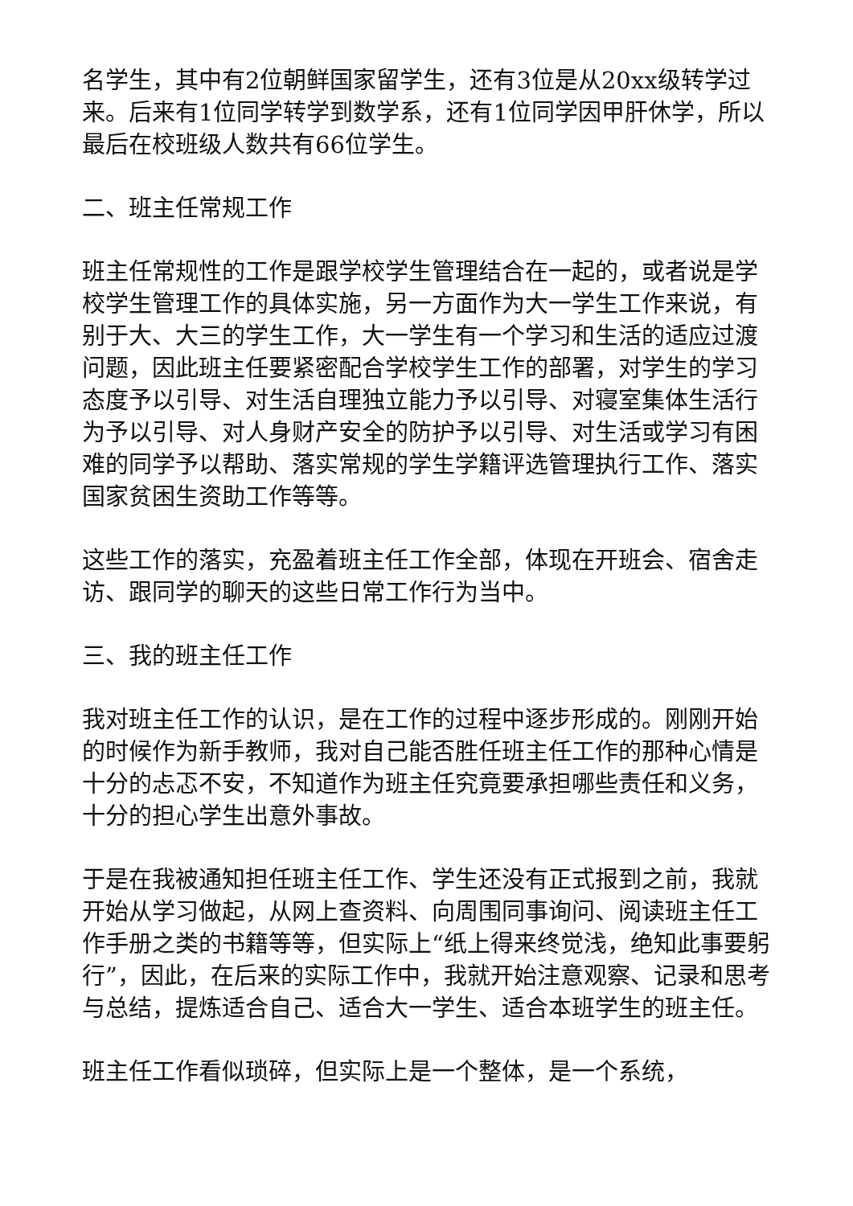名学生，其中有2位朝鲜国家留学生，还有3位是从20xx级转学过来。后来有1位同学转学到数学系，还有1位同学因甲肝休学，所以最后在校班级人数共有66位学生。
二、班主任常规工作
班主任常规性的工作是跟学校学生管理结合在一起的，或者说是学校学生管理工作的具体实施，另一方面作为大一学生工作来说，有别于大、大三的学生工作，大一学生有一个学习和生活的适应过渡问题，因此班主任要紧密配合学校学生工作的部署，对学生的学习态度予以引导、对生活自理独立能力予以引导、对寝室集体生活行为予以引导、对人身财产安全的防护予以引导、对生活或学习有困难的同学予以帮助、落实常规的学生学籍评选管理执行工作、落实国家贫困生资助工作等等。
这些工作的落实，充盈着班主任工作全部，体现在开班会、宿舍走访、跟同学的聊天的这些日常工作行为当中。
三、我的班主任工作
我对班主任工作的认识，是在工作的过程中逐步形成的。刚刚开始的时候作为新手教师，我对自己能否胜任班主任工作的那种心情是十分的忐忑不安，不知道作为班主任究竟要承担哪些责任和义务，十分的担心学生出意外事故。
于是在我被通知担任班主任工作、学生还没有正式报到之前，我就开始从学习做起，从网上查资料、向周围同事询问、阅读班主任工作手册之类的书籍等等，但实际上“纸上得来终觉浅，绝知此事要躬行”，因此，在后来的实际工作中，我就开始注意观察、记录和思考与总结，提炼适合自己、适合大一学生、适合本班学生的班主任。
班主任工作看似琐碎，但实际上是一个整体，是一个系统，